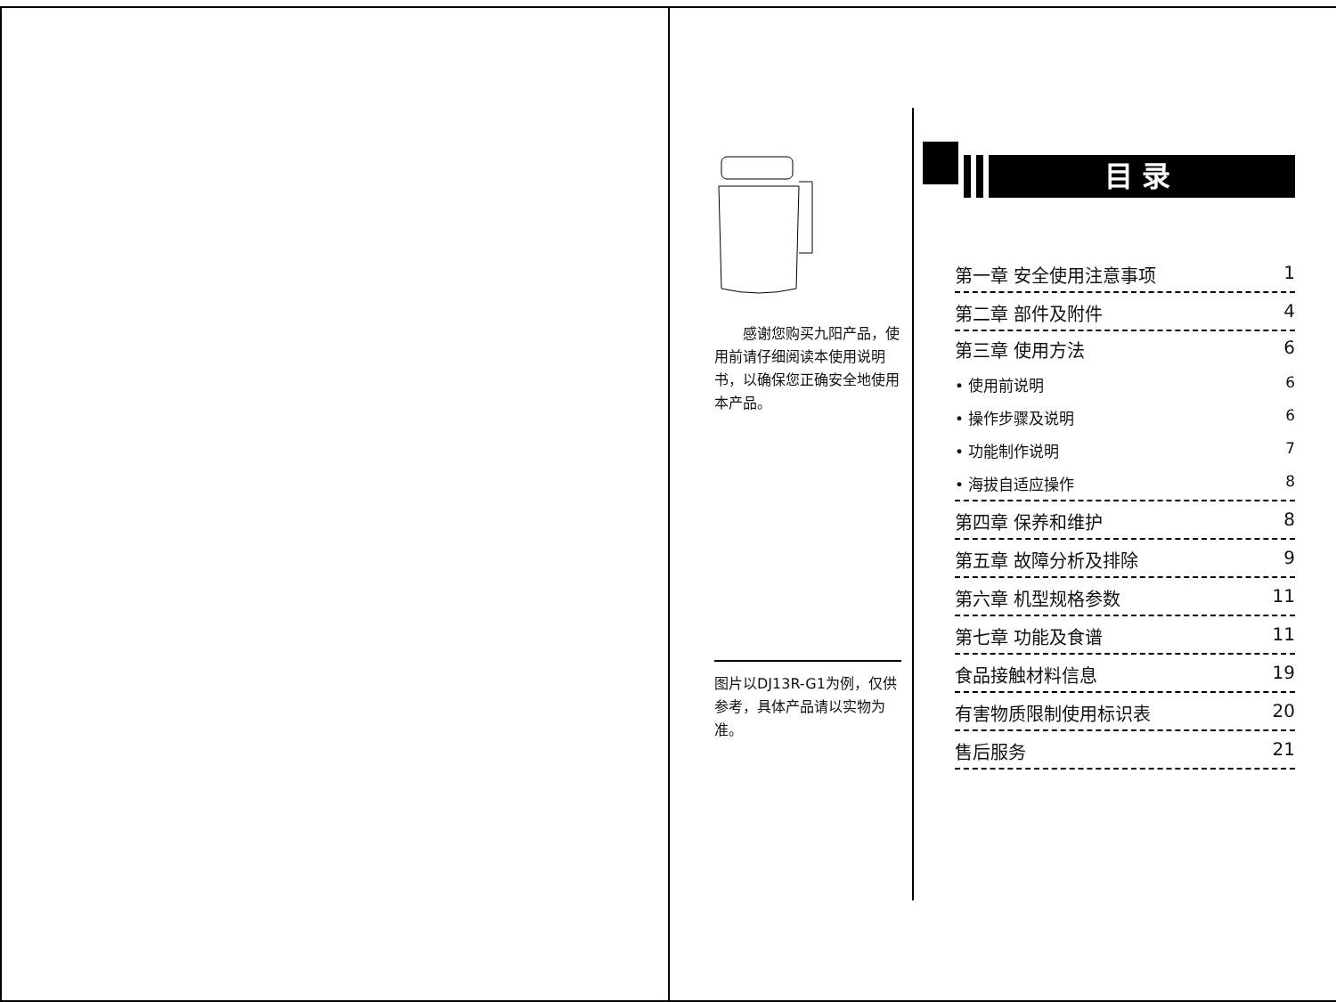感谢您购买九阳产品，使用前请仔细阅读本使用说明书，以确保您正确安全地使用本产品。
图片以DJ13R-G1为例，仅供参考，具体产品请以实物为准。
目录
第一章 安全使用注意事项 1
第二章 部件及附件 4
第三章 使用方法 6
• 使用前说明 6
• 操作步骤及说明 6
• 功能制作说明 7
• 海拔自适应操作 8
第四章 保养和维护 8
第五章 故障分析及排除 9
第六章 机型规格参数 11
第七章 功能及食谱 11
食品接触材料信息 19
有害物质限制使用标识表 20
售后服务 21